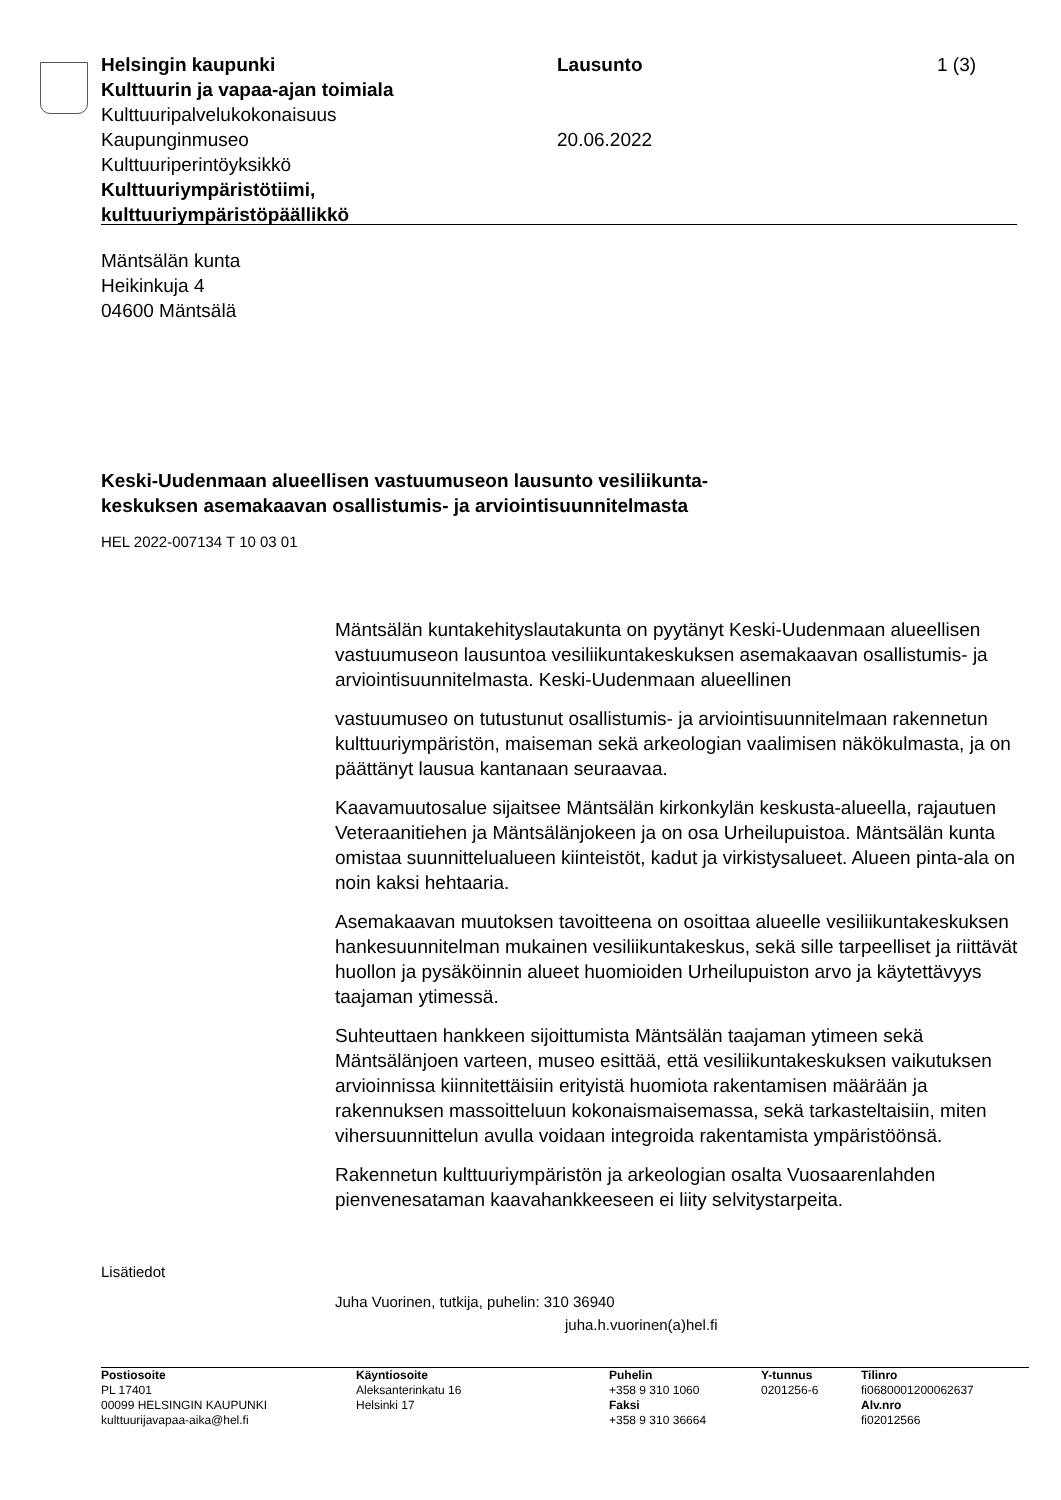Helsingin kaupunki
Kulttuurin ja vapaa-ajan toimiala
Kulttuuripalvelukokonaisuus
Kaupunginmuseo
Kulttuuriperintöyksikkö
Kulttuuriympäristötiimi, kulttuuriympäristöpäällikkö
Lausunto
20.06.2022
1 (3)
Mäntsälän kunta
Heikinkuja 4
04600 Mäntsälä
Keski-Uudenmaan alueellisen vastuumuseon lausunto vesiliikunta-
keskuksen asemakaavan osallistumis- ja arviointisuunnitelmasta
HEL 2022-007134 T 10 03 01
Mäntsälän kuntakehityslautakunta on pyytänyt Keski-Uudenmaan alueellisen vastuumuseon lausuntoa vesiliikuntakeskuksen asemakaavan osallistumis- ja arviointisuunnitelmasta. Keski-Uudenmaan alueellinen
vastuumuseo on tutustunut osallistumis- ja arviointisuunnitelmaan rakennetun kulttuuriympäristön, maiseman sekä arkeologian vaalimisen näkökulmasta, ja on päättänyt lausua kantanaan seuraavaa.
Kaavamuutosalue sijaitsee Mäntsälän kirkonkylän keskusta-alueella, rajautuen Veteraanitiehen ja Mäntsälänjokeen ja on osa Urheilupuistoa. Mäntsälän kunta omistaa suunnittelualueen kiinteistöt, kadut ja virkistysalueet. Alueen pinta-ala on noin kaksi hehtaaria.
Asemakaavan muutoksen tavoitteena on osoittaa alueelle vesiliikuntakeskuksen hankesuunnitelman mukainen vesiliikuntakeskus, sekä sille tarpeelliset ja riittävät huollon ja pysäköinnin alueet huomioiden Urheilupuiston arvo ja käytettävyys taajaman ytimessä.
Suhteuttaen hankkeen sijoittumista Mäntsälän taajaman ytimeen sekä Mäntsälänjoen varteen, museo esittää, että vesiliikuntakeskuksen vaikutuksen arvioinnissa kiinnitettäisiin erityistä huomiota rakentamisen määrään ja rakennuksen massoitteluun kokonaismaisemassa, sekä tarkasteltaisiin, miten vihersuunnittelun avulla voidaan integroida rakentamista ympäristöönsä.
Rakennetun kulttuuriympäristön ja arkeologian osalta Vuosaarenlahden pienvenesataman kaavahankkeeseen ei liity selvitystarpeita.
Lisätiedot
Juha Vuorinen, tutkija, puhelin: 310 36940
juha.h.vuorinen(a)hel.fi
| Postiosoite | Käyntiosoite | Puhelin | Y-tunnus | Tilinro |
| --- | --- | --- | --- | --- |
| PL 17401 | Aleksanterinkatu 16 | +358 9 310 1060 | 0201256-6 | fi0680001200062637 |
| 00099 HELSINGIN KAUPUNKI | Helsinki 17 | Faksi | | Alv.nro |
| kulttuurijavapaa-aika@hel.fi | | +358 9 310 36664 | | fi02012566 |